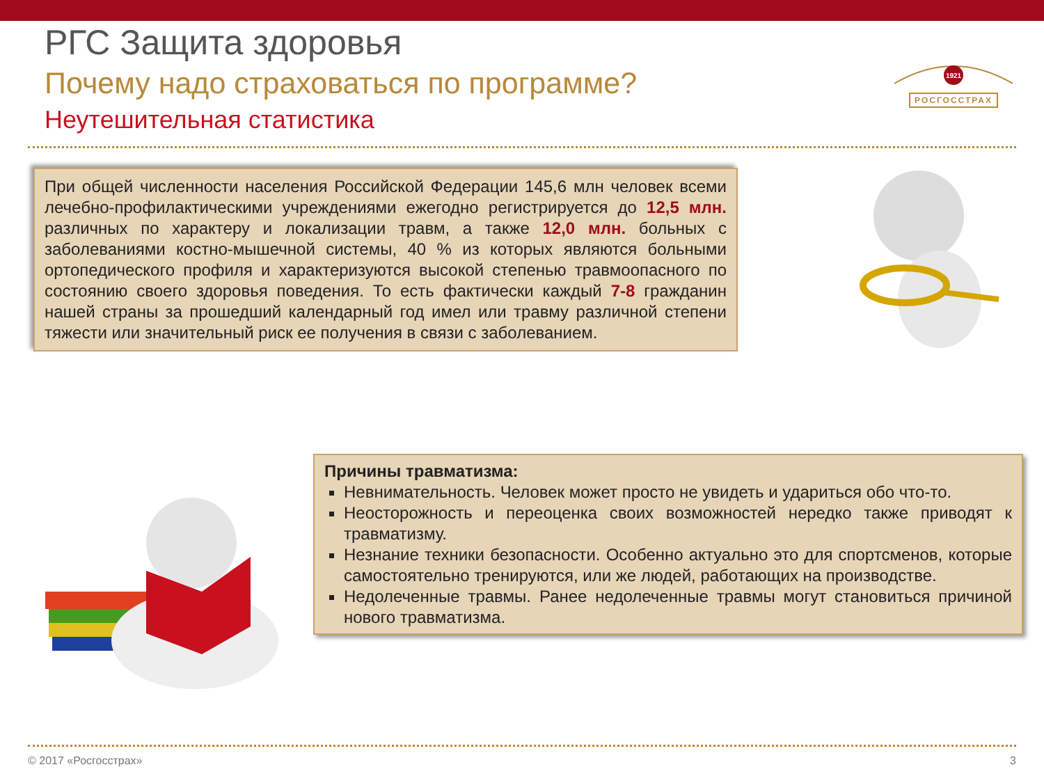РГС Защита здоровья
Почему надо страховаться по программе?
Неутешительная статистика
1921
РОСГОССТРАХ
При общей численности населения Российской Федерации 145,6 млн человек всеми лечебно-профилактическими учреждениями ежегодно регистрируется до 12,5 млн. различных по характеру и локализации травм, а также 12,0 млн. больных с заболеваниями костно-мышечной системы, 40 % из которых являются больными ортопедического профиля и характеризуются высокой степенью травмоопасного по состоянию своего здоровья поведения. То есть фактически каждый 7-8 гражданин нашей страны за прошедший календарный год имел или травму различной степени тяжести или значительный риск ее получения в связи с заболеванием.
Причины травматизма:
Невнимательность. Человек может просто не увидеть и удариться обо что-то.
Неосторожность и переоценка своих возможностей нередко также приводят к травматизму.
Незнание техники безопасности. Особенно актуально это для спортсменов, которые самостоятельно тренируются, или же людей, работающих на производстве.
Недолеченные травмы. Ранее недолеченные травмы могут становиться причиной нового травматизма.
© 2017 «Росгосстрах» 3